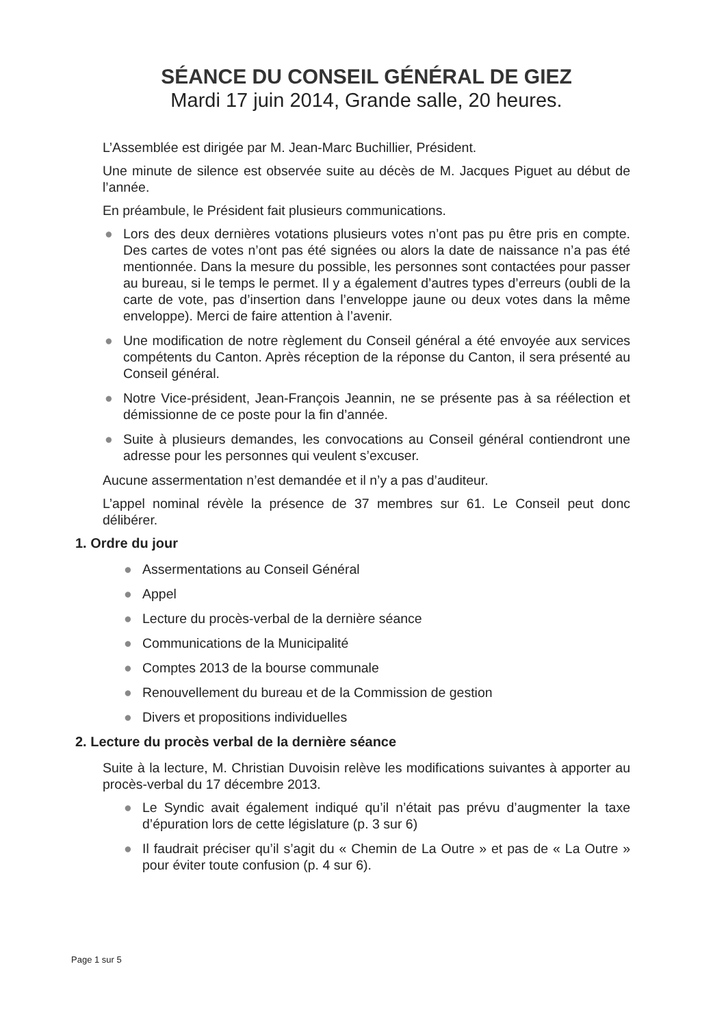SÉANCE DU CONSEIL GÉNÉRAL DE GIEZ
Mardi 17 juin 2014, Grande salle, 20 heures.
L’Assemblée est dirigée par M. Jean-Marc Buchillier, Président.
Une minute de silence est observée suite au décès de M. Jacques Piguet au début de l’année.
En préambule, le Président fait plusieurs communications.
● Lors des deux dernières votations plusieurs votes n’ont pas pu être pris en compte. Des cartes de votes n’ont pas été signées ou alors la date de naissance n’a pas été mentionnée. Dans la mesure du possible, les personnes sont contactées pour passer au bureau, si le temps le permet. Il y a également d’autres types d’erreurs (oubli de la carte de vote, pas d’insertion dans l’enveloppe jaune ou deux votes dans la même enveloppe). Merci de faire attention à l’avenir.
● Une modification de notre règlement du Conseil général a été envoyée aux services compétents du Canton. Après réception de la réponse du Canton, il sera présenté au Conseil général.
● Notre Vice-président, Jean-François Jeannin, ne se présente pas à sa réélection et démissionne de ce poste pour la fin d’année.
● Suite à plusieurs demandes, les convocations au Conseil général contiendront une adresse pour les personnes qui veulent s’excuser.
Aucune assermentation n’est demandée et il n’y a pas d’auditeur.
L’appel nominal révèle la présence de 37 membres sur 61. Le Conseil peut donc délibérer.
1. Ordre du jour
● Assermentations au Conseil Général
● Appel
● Lecture du procès-verbal de la dernière séance
● Communications de la Municipalité
● Comptes 2013 de la bourse communale
● Renouvellement du bureau et de la Commission de gestion
● Divers et propositions individuelles
2. Lecture du procès verbal de la dernière séance
Suite à la lecture, M. Christian Duvoisin relève les modifications suivantes à apporter au procès-verbal du 17 décembre 2013.
● Le Syndic avait également indiqué qu’il n’était pas prévu d’augmenter la taxe d’épuration lors de cette législature (p. 3 sur 6)
● Il faudrait préciser qu’il s’agit du « Chemin de La Outre » et pas de « La Outre » pour éviter toute confusion (p. 4 sur 6).
Page 1 sur 5